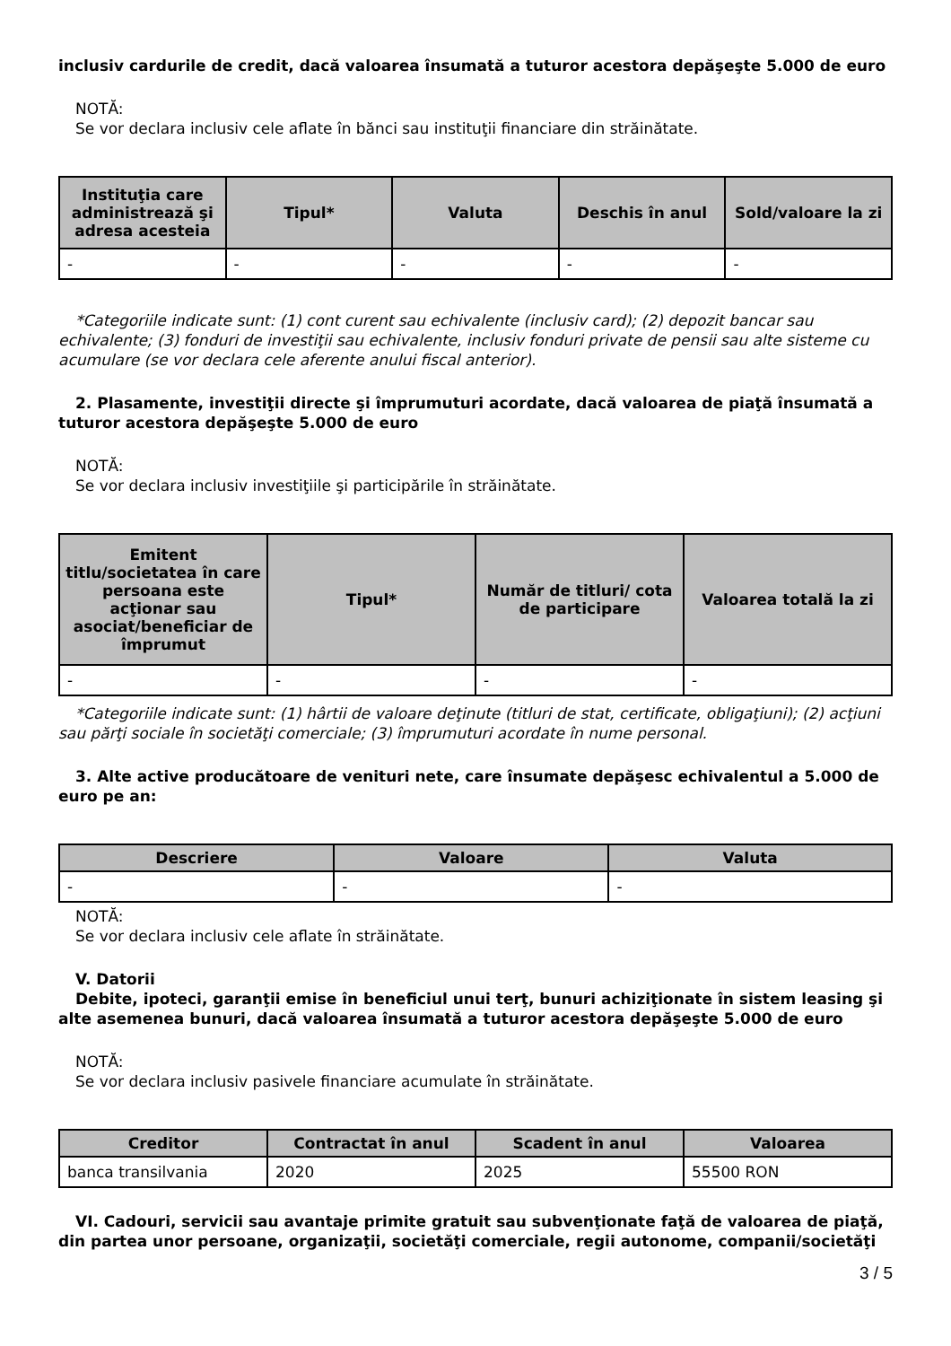inclusiv cardurile de credit, dacă valoarea însumată a tuturor acestora depăşeşte 5.000 de euro
NOTĂ:
Se vor declara inclusiv cele aflate în bănci sau instituţii financiare din străinătate.
| Instituţia care administrează şi adresa acesteia | Tipul* | Valuta | Deschis în anul | Sold/valoare la zi |
| --- | --- | --- | --- | --- |
| - | - | - | - | - |
*Categoriile indicate sunt: (1) cont curent sau echivalente (inclusiv card); (2) depozit bancar sau echivalente; (3) fonduri de investiţii sau echivalente, inclusiv fonduri private de pensii sau alte sisteme cu acumulare (se vor declara cele aferente anului fiscal anterior).
2. Plasamente, investiţii directe şi împrumuturi acordate, dacă valoarea de piaţă însumată a tuturor acestora depăşeşte 5.000 de euro
NOTĂ:
Se vor declara inclusiv investiţiile şi participările în străinătate.
| Emitent titlu/societatea în care persoana este acţionar sau asociat/beneficiar de împrumut | Tipul* | Număr de titluri/ cota de participare | Valoarea totală la zi |
| --- | --- | --- | --- |
| - | - | - | - |
*Categoriile indicate sunt: (1) hârtii de valoare deţinute (titluri de stat, certificate, obligaţiuni); (2) acţiuni sau părţi sociale în societăţi comerciale; (3) împrumuturi acordate în nume personal.
3. Alte active producătoare de venituri nete, care însumate depăşesc echivalentul a 5.000 de euro pe an:
| Descriere | Valoare | Valuta |
| --- | --- | --- |
| - | - | - |
NOTĂ:
Se vor declara inclusiv cele aflate în străinătate.
V. Datorii
Debite, ipoteci, garanţii emise în beneficiul unui terţ, bunuri achiziţionate în sistem leasing şi alte asemenea bunuri, dacă valoarea însumată a tuturor acestora depăşeşte 5.000 de euro
NOTĂ:
Se vor declara inclusiv pasivele financiare acumulate în străinătate.
| Creditor | Contractat în anul | Scadent în anul | Valoarea |
| --- | --- | --- | --- |
| banca transilvania | 2020 | 2025 | 55500 RON |
VI. Cadouri, servicii sau avantaje primite gratuit sau subvenţionate faţă de valoarea de piaţă, din partea unor persoane, organizaţii, societăţi comerciale, regii autonome, companii/societăţi
3 / 5